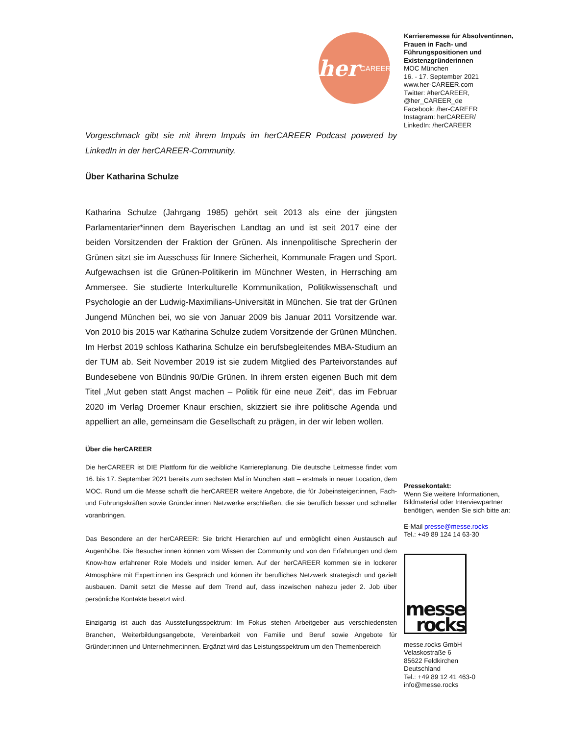her CAREER
Vorgeschmack gibt sie mit ihrem Impuls im herCAREER Podcast powered by LinkedIn in der herCAREER-Community.
Über Katharina Schulze
Katharina Schulze (Jahrgang 1985) gehört seit 2013 als eine der jüngsten Parlamentarier*innen dem Bayerischen Landtag an und ist seit 2017 eine der beiden Vorsitzenden der Fraktion der Grünen. Als innenpolitische Sprecherin der Grünen sitzt sie im Ausschuss für Innere Sicherheit, Kommunale Fragen und Sport. Aufgewachsen ist die Grünen-Politikerin im Münchner Westen, in Herrsching am Ammersee. Sie studierte Interkulturelle Kommunikation, Politikwissenschaft und Psychologie an der Ludwig-Maximilians-Universität in München. Sie trat der Grünen Jungend München bei, wo sie von Januar 2009 bis Januar 2011 Vorsitzende war. Von 2010 bis 2015 war Katharina Schulze zudem Vorsitzende der Grünen München. Im Herbst 2019 schloss Katharina Schulze ein berufsbegleitendes MBA-Studium an der TUM ab. Seit November 2019 ist sie zudem Mitglied des Parteivorstandes auf Bundesebene von Bündnis 90/Die Grünen. In ihrem ersten eigenen Buch mit dem Titel „Mut geben statt Angst machen – Politik für eine neue Zeit“, das im Februar 2020 im Verlag Droemer Knaur erschien, skizziert sie ihre politische Agenda und appelliert an alle, gemeinsam die Gesellschaft zu prägen, in der wir leben wollen.
Über die herCAREER
Die herCAREER ist DIE Plattform für die weibliche Karriereplanung. Die deutsche Leitmesse findet vom 16. bis 17. September 2021 bereits zum sechsten Mal in München statt – erstmals in neuer Location, dem MOC. Rund um die Messe schafft die herCAREER weitere Angebote, die für Jobeinsteiger:innen, Fach- und Führungskräften sowie Gründer:innen Netzwerke erschließen, die sie beruflich besser und schneller voranbringen.
Das Besondere an der herCAREER: Sie bricht Hierarchien auf und ermöglicht einen Austausch auf Augenhöhe. Die Besucher:innen können vom Wissen der Community und von den Erfahrungen und dem Know-how erfahrener Role Models und Insider lernen. Auf der herCAREER kommen sie in lockerer Atmosphäre mit Expert:innen ins Gespräch und können ihr berufliches Netzwerk strategisch und gezielt ausbauen. Damit setzt die Messe auf dem Trend auf, dass inzwischen nahezu jeder 2. Job über persönliche Kontakte besetzt wird.
Einzigartig ist auch das Ausstellungsspektrum: Im Fokus stehen Arbeitgeber aus verschiedensten Branchen, Weiterbildungsangebote, Vereinbarkeit von Familie und Beruf sowie Angebote für Gründer:innen und Unternehmer:innen. Ergänzt wird das Leistungsspektrum um den Themenbereich
Karrieremesse für Absolventinnen, Frauen in Fach- und Führungspositionen und Existenzgründerinnen
MOC München
16. - 17. September 2021
www.her-CAREER.com
Twitter: #herCAREER, @her_CAREER_de
Facebook: /her-CAREER
Instagram: herCAREER/
LinkedIn: /herCAREER
Pressekontakt:
Wenn Sie weitere Informationen, Bildmaterial oder Interviewpartner benötigen, wenden Sie sich bitte an:
E-Mail presse@messe.rocks
Tel.: +49 89 124 14 63-30
messe
rocks
messe.rocks GmbH
Velaskostraße 6
85622 Feldkirchen
Deutschland
Tel.: +49 89 12 41 463-0
info@messe.rocks